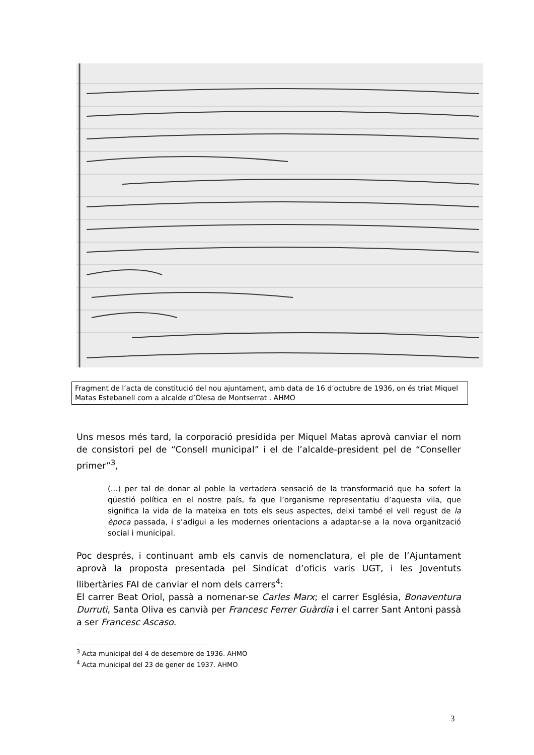Fragment de l’acta de constitució del nou ajuntament, amb data de 16 d’octubre de 1936, on és triat Miquel Matas Estebanell com a alcalde d’Olesa de Montserrat . AHMO
Uns mesos més tard, la corporació presidida per Miquel Matas aprovà canviar el nom de consistori pel de “Consell municipal” i el de l’alcalde-president pel de “Conseller primer”<sup>3</sup>,
(...) per tal de donar al poble la vertadera sensació de la transformació que ha sofert la qüestió política en el nostre país, fa que l’organisme representatiu d’aquesta vila, que significa la vida de la mateixa en tots els seus aspectes, deixi també el vell regust de la època passada, i s’adigui a les modernes orientacions a adaptar-se a la nova organització social i municipal.
Poc després, i continuant amb els canvis de nomenclatura, el ple de l’Ajuntament aprovà la proposta presentada pel Sindicat d’oficis varis UGT, i les Joventuts llibertàries FAI de canviar el nom dels carrers<sup>4</sup>:
El carrer Beat Oriol, passà a nomenar-se Carles Marx; el carrer Església, Bonaventura Durruti, Santa Oliva es canvià per Francesc Ferrer Guàrdia i el carrer Sant Antoni passà a ser Francesc Ascaso.
<sup>3</sup> Acta municipal del 4 de desembre de 1936. AHMO
<sup>4</sup> Acta municipal del 23 de gener de 1937. AHMO
3